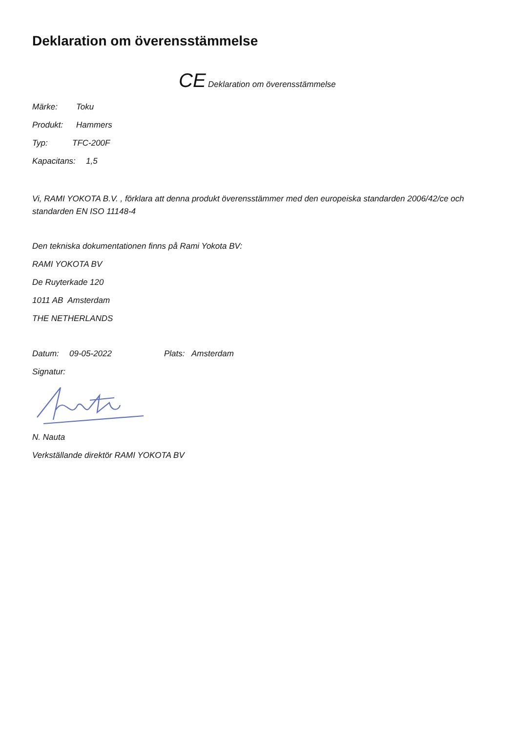Deklaration om överensstämmelse
CE Deklaration om överensstämmelse
Märke: Toku
Produkt: Hammers
Typ: TFC-200F
Kapacitans: 1,5
Vi, RAMI YOKOTA B.V. , förklara att denna produkt överensstämmer med den europeiska standarden 2006/42/ce och standarden EN ISO 11148-4
Den tekniska dokumentationen finns på Rami Yokota BV:
RAMI YOKOTA BV
De Ruyterkade 120
1011 AB Amsterdam
THE NETHERLANDS
Datum: 09-05-2022 Plats: Amsterdam
Signatur:
N. Nauta
Verkställande direktör RAMI YOKOTA BV